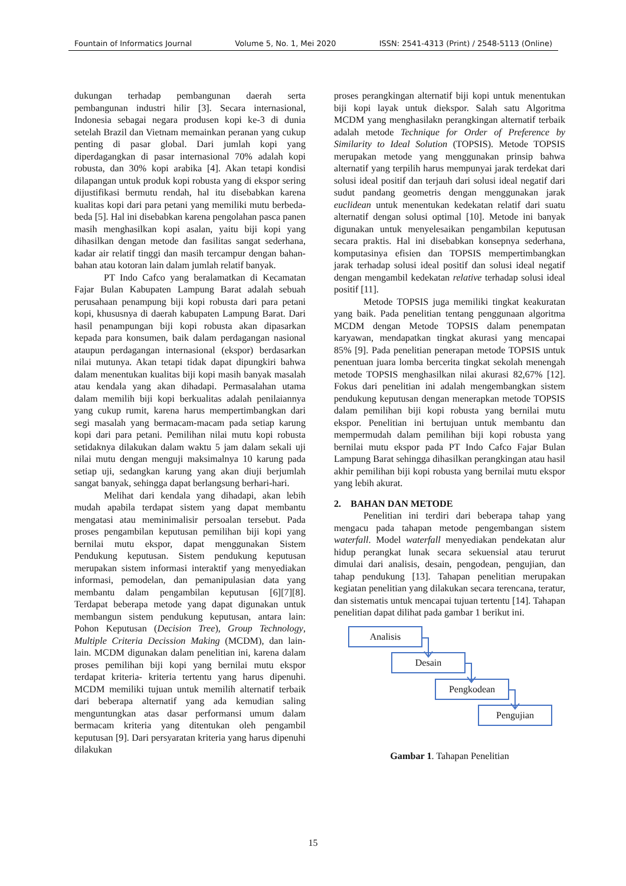Fountain of Informatics Journal Volume 5, No. 1, Mei 2020 ISSN: 2541-4313 (Print) / 2548-5113 (Online)
dukungan terhadap pembangunan daerah serta pembangunan industri hilir [3]. Secara internasional, Indonesia sebagai negara produsen kopi ke-3 di dunia setelah Brazil dan Vietnam memainkan peranan yang cukup penting di pasar global. Dari jumlah kopi yang diperdagangkan di pasar internasional 70% adalah kopi robusta, dan 30% kopi arabika [4]. Akan tetapi kondisi dilapangan untuk produk kopi robusta yang di ekspor sering dijustifikasi bermutu rendah, hal itu disebabkan karena kualitas kopi dari para petani yang memiliki mutu berbeda-beda [5]. Hal ini disebabkan karena pengolahan pasca panen masih menghasilkan kopi asalan, yaitu biji kopi yang dihasilkan dengan metode dan fasilitas sangat sederhana, kadar air relatif tinggi dan masih tercampur dengan bahan-bahan atau kotoran lain dalam jumlah relatif banyak.
PT Indo Cafco yang beralamatkan di Kecamatan Fajar Bulan Kabupaten Lampung Barat adalah sebuah perusahaan penampung biji kopi robusta dari para petani kopi, khususnya di daerah kabupaten Lampung Barat. Dari hasil penampungan biji kopi robusta akan dipasarkan kepada para konsumen, baik dalam perdagangan nasional ataupun perdagangan internasional (ekspor) berdasarkan nilai mutunya. Akan tetapi tidak dapat dipungkiri bahwa dalam menentukan kualitas biji kopi masih banyak masalah atau kendala yang akan dihadapi. Permasalahan utama dalam memilih biji kopi berkualitas adalah penilaiannya yang cukup rumit, karena harus mempertimbangkan dari segi masalah yang bermacam-macam pada setiap karung kopi dari para petani. Pemilihan nilai mutu kopi robusta setidaknya dilakukan dalam waktu 5 jam dalam sekali uji nilai mutu dengan menguji maksimalnya 10 karung pada setiap uji, sedangkan karung yang akan diuji berjumlah sangat banyak, sehingga dapat berlangsung berhari-hari.
Melihat dari kendala yang dihadapi, akan lebih mudah apabila terdapat sistem yang dapat membantu mengatasi atau meminimalisir persoalan tersebut. Pada proses pengambilan keputusan pemilihan biji kopi yang bernilai mutu ekspor, dapat menggunakan Sistem Pendukung keputusan. Sistem pendukung keputusan merupakan sistem informasi interaktif yang menyediakan informasi, pemodelan, dan pemanipulasian data yang membantu dalam pengambilan keputusan [6][7][8]. Terdapat beberapa metode yang dapat digunakan untuk membangun sistem pendukung keputusan, antara lain: Pohon Keputusan (Decision Tree), Group Technology, Multiple Criteria Decission Making (MCDM), dan lain-lain. MCDM digunakan dalam penelitian ini, karena dalam proses pemilihan biji kopi yang bernilai mutu ekspor terdapat kriteria- kriteria tertentu yang harus dipenuhi. MCDM memiliki tujuan untuk memilih alternatif terbaik dari beberapa alternatif yang ada kemudian saling menguntungkan atas dasar performansi umum dalam bermacam kriteria yang ditentukan oleh pengambil keputusan [9]. Dari persyaratan kriteria yang harus dipenuhi dilakukan
proses perangkingan alternatif biji kopi untuk menentukan biji kopi layak untuk diekspor. Salah satu Algoritma MCDM yang menghasilakn perangkingan alternatif terbaik adalah metode Technique for Order of Preference by Similarity to Ideal Solution (TOPSIS). Metode TOPSIS merupakan metode yang menggunakan prinsip bahwa alternatif yang terpilih harus mempunyai jarak terdekat dari solusi ideal positif dan terjauh dari solusi ideal negatif dari sudut pandang geometris dengan menggunakan jarak euclidean untuk menentukan kedekatan relatif dari suatu alternatif dengan solusi optimal [10]. Metode ini banyak digunakan untuk menyelesaikan pengambilan keputusan secara praktis. Hal ini disebabkan konsepnya sederhana, komputasinya efisien dan TOPSIS mempertimbangkan jarak terhadap solusi ideal positif dan solusi ideal negatif dengan mengambil kedekatan relative terhadap solusi ideal positif [11].
Metode TOPSIS juga memiliki tingkat keakuratan yang baik. Pada penelitian tentang penggunaan algoritma MCDM dengan Metode TOPSIS dalam penempatan karyawan, mendapatkan tingkat akurasi yang mencapai 85% [9]. Pada penelitian penerapan metode TOPSIS untuk penentuan juara lomba bercerita tingkat sekolah menengah metode TOPSIS menghasilkan nilai akurasi 82,67% [12]. Fokus dari penelitian ini adalah mengembangkan sistem pendukung keputusan dengan menerapkan metode TOPSIS dalam pemilihan biji kopi robusta yang bernilai mutu ekspor. Penelitian ini bertujuan untuk membantu dan mempermudah dalam pemilihan biji kopi robusta yang bernilai mutu ekspor pada PT Indo Cafco Fajar Bulan Lampung Barat sehingga dihasilkan perangkingan atau hasil akhir pemilihan biji kopi robusta yang bernilai mutu ekspor yang lebih akurat.
2. BAHAN DAN METODE
Penelitian ini terdiri dari beberapa tahap yang mengacu pada tahapan metode pengembangan sistem waterfall. Model waterfall menyediakan pendekatan alur hidup perangkat lunak secara sekuensial atau terurut dimulai dari analisis, desain, pengodean, pengujian, dan tahap pendukung [13]. Tahapan penelitian merupakan kegiatan penelitian yang dilakukan secara terencana, teratur, dan sistematis untuk mencapai tujuan tertentu [14]. Tahapan penelitian dapat dilihat pada gambar 1 berikut ini.
Analisis
Desain
Pengkodean
Pengujian
Gambar 1. Tahapan Penelitian
15